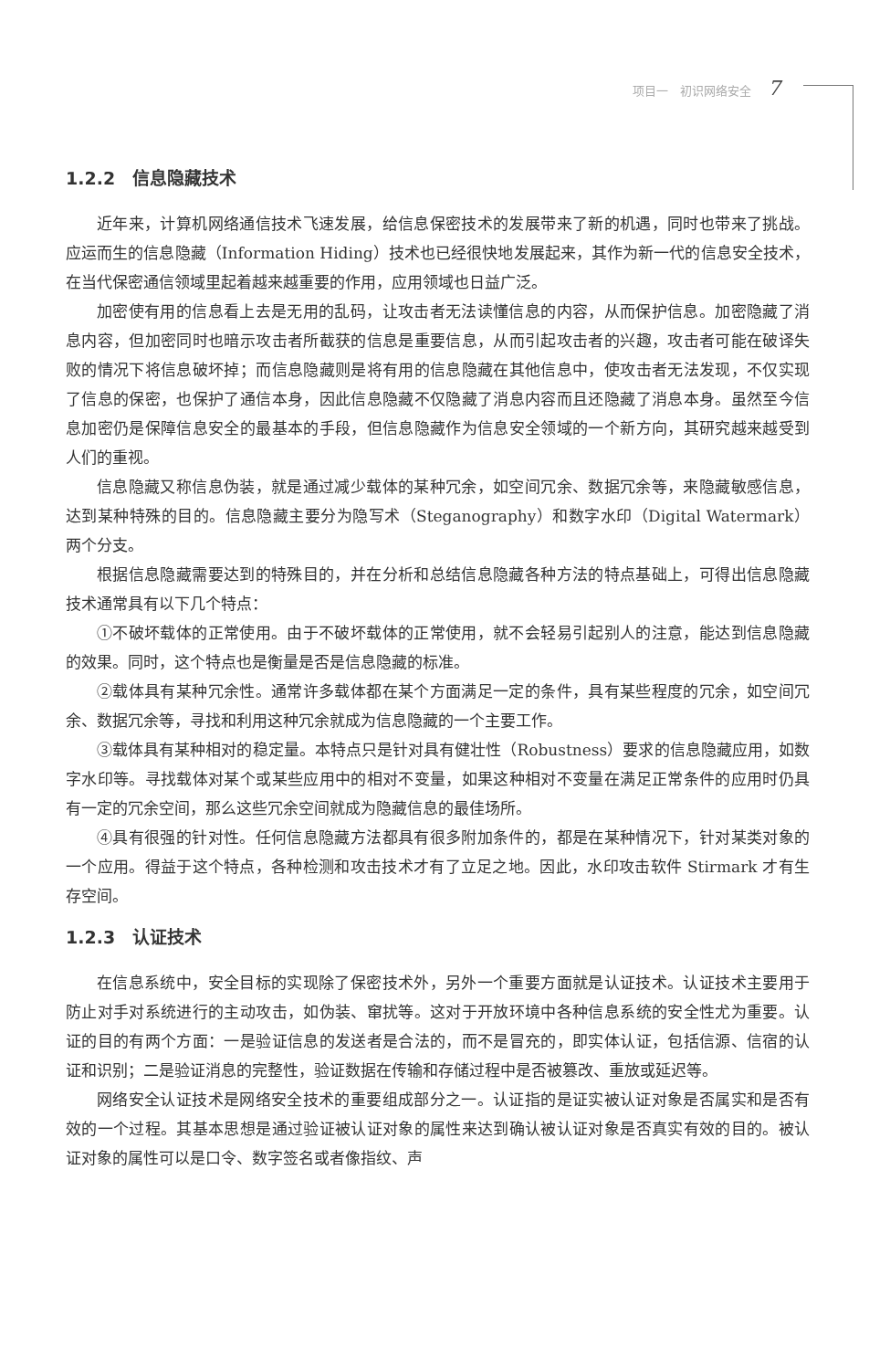项目一　初识网络安全 7
1.2.2　信息隐藏技术
近年来，计算机网络通信技术飞速发展，给信息保密技术的发展带来了新的机遇，同时也带来了挑战。应运而生的信息隐藏（Information Hiding）技术也已经很快地发展起来，其作为新一代的信息安全技术，在当代保密通信领域里起着越来越重要的作用，应用领域也日益广泛。
加密使有用的信息看上去是无用的乱码，让攻击者无法读懂信息的内容，从而保护信息。加密隐藏了消息内容，但加密同时也暗示攻击者所截获的信息是重要信息，从而引起攻击者的兴趣，攻击者可能在破译失败的情况下将信息破坏掉；而信息隐藏则是将有用的信息隐藏在其他信息中，使攻击者无法发现，不仅实现了信息的保密，也保护了通信本身，因此信息隐藏不仅隐藏了消息内容而且还隐藏了消息本身。虽然至今信息加密仍是保障信息安全的最基本的手段，但信息隐藏作为信息安全领域的一个新方向，其研究越来越受到人们的重视。
信息隐藏又称信息伪装，就是通过减少载体的某种冗余，如空间冗余、数据冗余等，来隐藏敏感信息，达到某种特殊的目的。信息隐藏主要分为隐写术（Steganography）和数字水印（Digital Watermark）两个分支。
根据信息隐藏需要达到的特殊目的，并在分析和总结信息隐藏各种方法的特点基础上，可得出信息隐藏技术通常具有以下几个特点：
①不破坏载体的正常使用。由于不破坏载体的正常使用，就不会轻易引起别人的注意，能达到信息隐藏的效果。同时，这个特点也是衡量是否是信息隐藏的标准。
②载体具有某种冗余性。通常许多载体都在某个方面满足一定的条件，具有某些程度的冗余，如空间冗余、数据冗余等，寻找和利用这种冗余就成为信息隐藏的一个主要工作。
③载体具有某种相对的稳定量。本特点只是针对具有健壮性（Robustness）要求的信息隐藏应用，如数字水印等。寻找载体对某个或某些应用中的相对不变量，如果这种相对不变量在满足正常条件的应用时仍具有一定的冗余空间，那么这些冗余空间就成为隐藏信息的最佳场所。
④具有很强的针对性。任何信息隐藏方法都具有很多附加条件的，都是在某种情况下，针对某类对象的一个应用。得益于这个特点，各种检测和攻击技术才有了立足之地。因此，水印攻击软件 Stirmark 才有生存空间。
1.2.3　认证技术
在信息系统中，安全目标的实现除了保密技术外，另外一个重要方面就是认证技术。认证技术主要用于防止对手对系统进行的主动攻击，如伪装、窜扰等。这对于开放环境中各种信息系统的安全性尤为重要。认证的目的有两个方面：一是验证信息的发送者是合法的，而不是冒充的，即实体认证，包括信源、信宿的认证和识别；二是验证消息的完整性，验证数据在传输和存储过程中是否被篡改、重放或延迟等。
网络安全认证技术是网络安全技术的重要组成部分之一。认证指的是证实被认证对象是否属实和是否有效的一个过程。其基本思想是通过验证被认证对象的属性来达到确认被认证对象是否真实有效的目的。被认证对象的属性可以是口令、数字签名或者像指纹、声